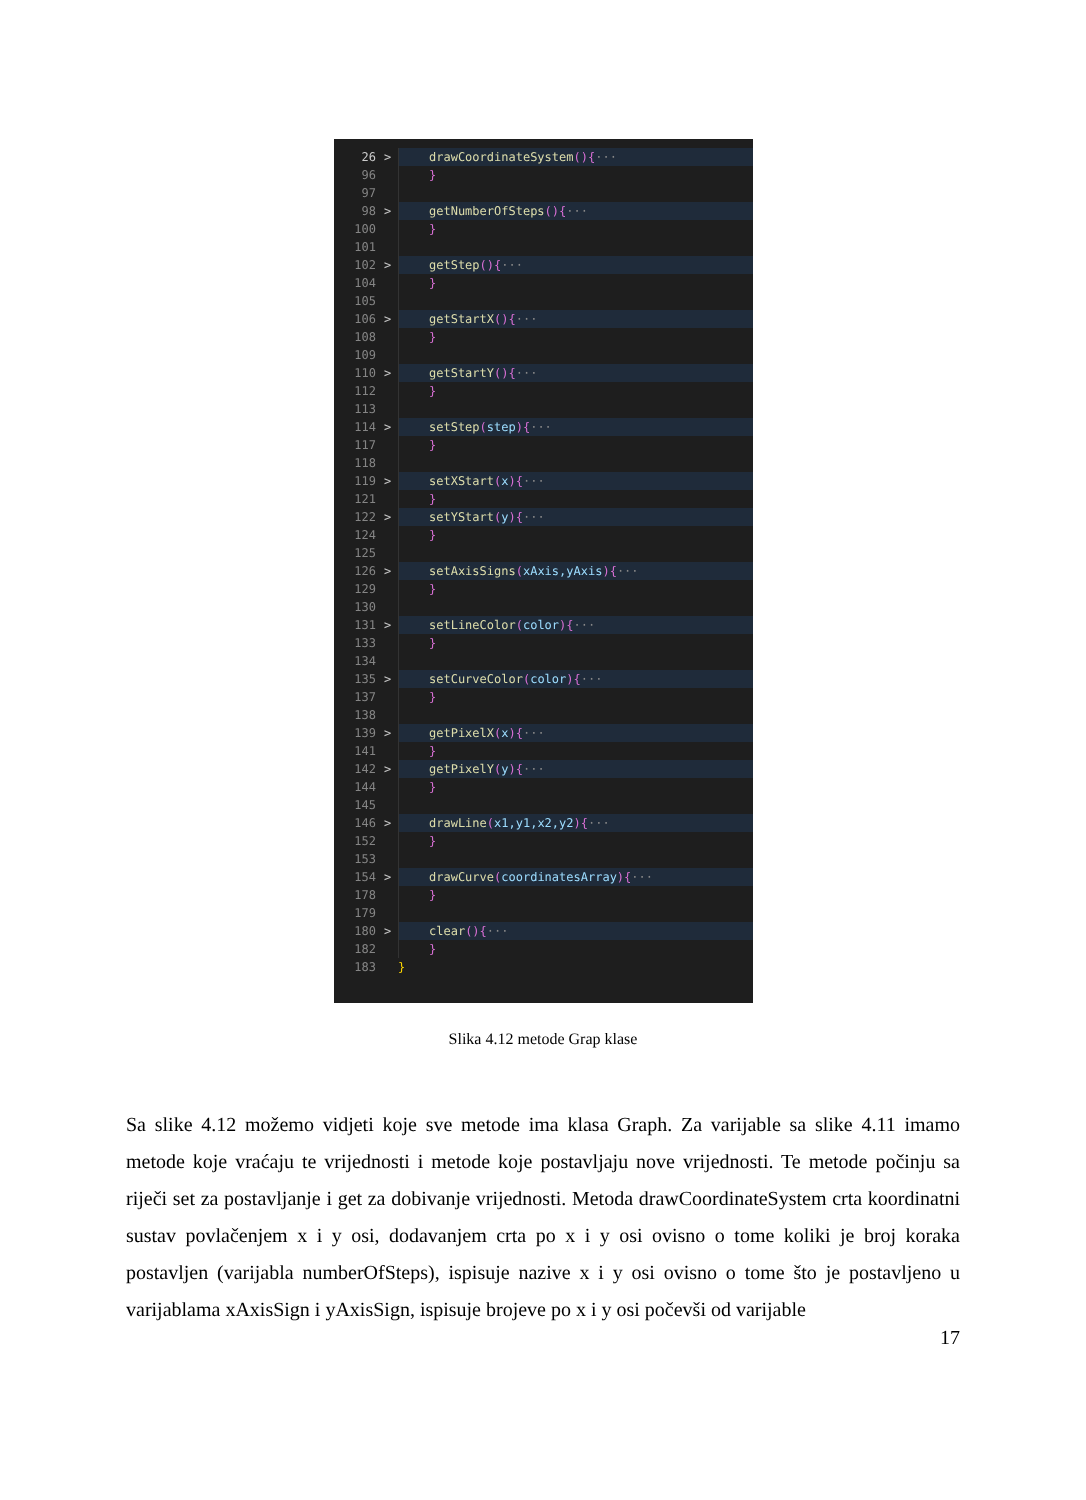26 > drawCoordinateSystem(){···
96 }
97
98 > getNumberOfSteps(){···
100 }
101
102 > getStep(){···
104 }
105
106 > getStartX(){···
108 }
109
110 > getStartY(){···
112 }
113
114 > setStep(step){···
117 }
118
119 > setXStart(x){···
121 }
122 > setYStart(y){···
124 }
125
126 > setAxisSigns(xAxis,yAxis){···
129 }
130
131 > setLineColor(color){···
133 }
134
135 > setCurveColor(color){···
137 }
138
139 > getPixelX(x){···
141 }
142 > getPixelY(y){···
144 }
145
146 > drawLine(x1,y1,x2,y2){···
152 }
153
154 > drawCurve(coordinatesArray){···
178 }
179
180 > clear(){···
182 }
183 }
Slika 4.12 metode Grap klase
Sa slike 4.12 možemo vidjeti koje sve metode ima klasa Graph. Za varijable sa slike 4.11 imamo metode koje vraćaju te vrijednosti i metode koje postavljaju nove vrijednosti. Te metode počinju sa riječi set za postavljanje i get za dobivanje vrijednosti. Metoda drawCoordinateSystem crta koordinatni sustav povlačenjem x i y osi, dodavanjem crta po x i y osi ovisno o tome koliki je broj koraka postavljen (varijabla numberOfSteps), ispisuje nazive x i y osi ovisno o tome što je postavljeno u varijablama xAxisSign i yAxisSign, ispisuje brojeve po x i y osi počevši od varijable
17